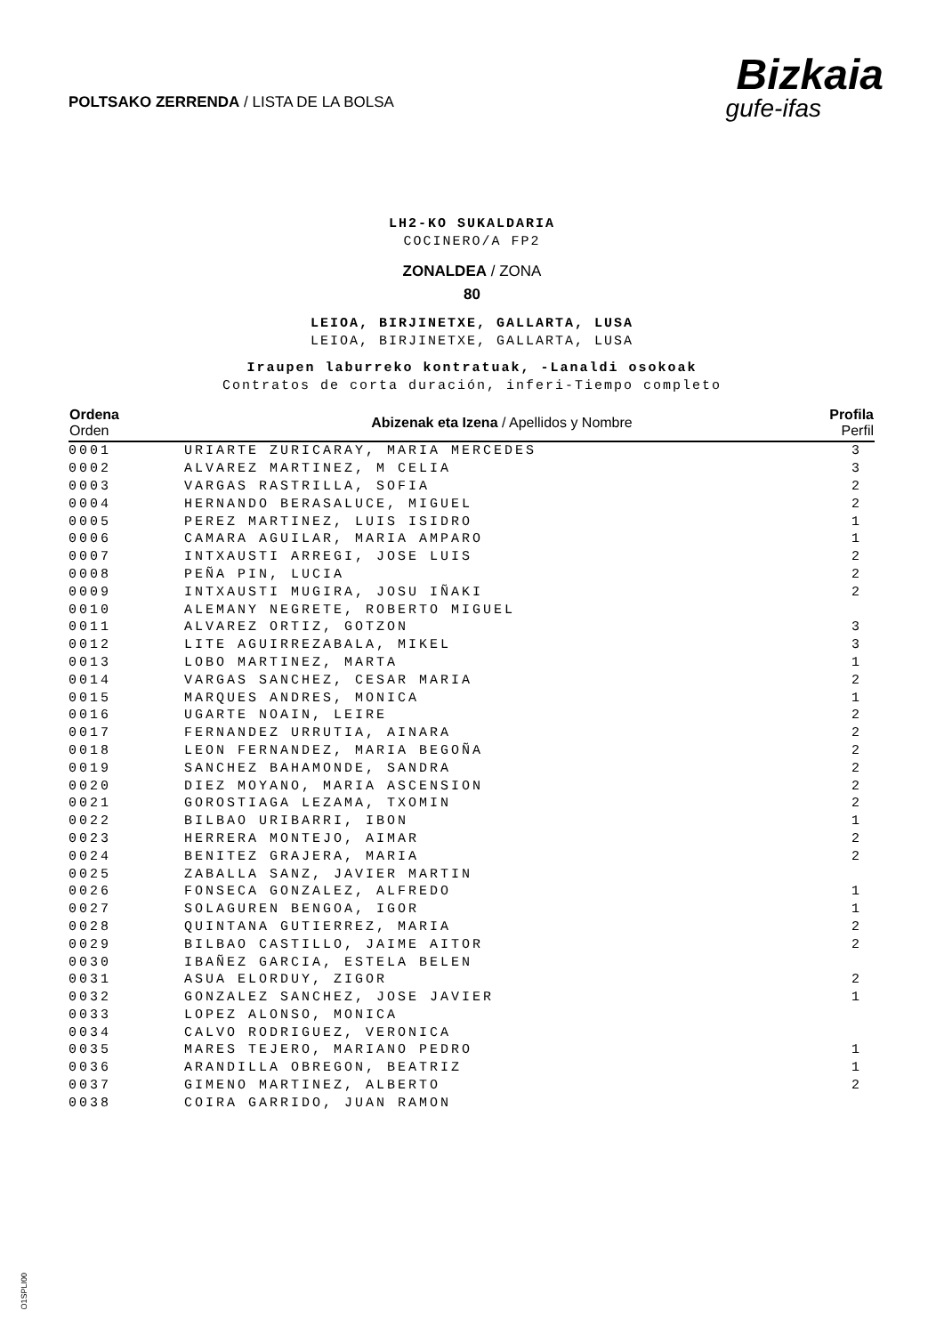POLTSAKO ZERRENDA / LISTA DE LA BOLSA
Bizkaia
gufe-ifas
LH2-KO SUKALDARIA
COCINERO/A FP2
ZONALDEA / ZONA
80
LEIOA, BIRJINETXE, GALLARTA, LUSA
LEIOA, BIRJINETXE, GALLARTA, LUSA
Iraupen laburreko kontratuak, -Lanaldi osokoak
Contratos de corta duración, inferi-Tiempo completo
| Ordena Orden | Abizenak eta Izena / Apellidos y Nombre | Profila Perfil |
| --- | --- | --- |
| 0001 | URIARTE ZURICARAY, MARIA MERCEDES | 3 |
| 0002 | ALVAREZ MARTINEZ, M CELIA | 3 |
| 0003 | VARGAS RASTRILLA, SOFIA | 2 |
| 0004 | HERNANDO BERASALUCE, MIGUEL | 2 |
| 0005 | PEREZ MARTINEZ, LUIS ISIDRO | 1 |
| 0006 | CAMARA AGUILAR, MARIA AMPARO | 1 |
| 0007 | INTXAUSTI ARREGI, JOSE LUIS | 2 |
| 0008 | PEÑA PIN, LUCIA | 2 |
| 0009 | INTXAUSTI MUGIRA, JOSU IÑAKI | 2 |
| 0010 | ALEMANY NEGRETE, ROBERTO MIGUEL | |
| 0011 | ALVAREZ ORTIZ, GOTZON | 3 |
| 0012 | LITE AGUIRREZABALA, MIKEL | 3 |
| 0013 | LOBO MARTINEZ, MARTA | 1 |
| 0014 | VARGAS SANCHEZ, CESAR MARIA | 2 |
| 0015 | MARQUES ANDRES, MONICA | 1 |
| 0016 | UGARTE NOAIN, LEIRE | 2 |
| 0017 | FERNANDEZ URRUTIA, AINARA | 2 |
| 0018 | LEON FERNANDEZ, MARIA BEGOÑA | 2 |
| 0019 | SANCHEZ BAHAMONDE, SANDRA | 2 |
| 0020 | DIEZ MOYANO, MARIA ASCENSION | 2 |
| 0021 | GOROSTIAGA LEZAMA, TXOMIN | 2 |
| 0022 | BILBAO URIBARRI, IBON | 1 |
| 0023 | HERRERA MONTEJO, AIMAR | 2 |
| 0024 | BENITEZ GRAJERA, MARIA | 2 |
| 0025 | ZABALLA SANZ, JAVIER MARTIN | |
| 0026 | FONSECA GONZALEZ, ALFREDO | 1 |
| 0027 | SOLAGUREN BENGOA, IGOR | 1 |
| 0028 | QUINTANA GUTIERREZ, MARIA | 2 |
| 0029 | BILBAO CASTILLO, JAIME AITOR | 2 |
| 0030 | IBAÑEZ GARCIA, ESTELA BELEN | |
| 0031 | ASUA ELORDUY, ZIGOR | 2 |
| 0032 | GONZALEZ SANCHEZ, JOSE JAVIER | 1 |
| 0033 | LOPEZ ALONSO, MONICA | |
| 0034 | CALVO RODRIGUEZ, VERONICA | |
| 0035 | MARES TEJERO, MARIANO PEDRO | 1 |
| 0036 | ARANDILLA OBREGON, BEATRIZ | 1 |
| 0037 | GIMENO MARTINEZ, ALBERTO | 2 |
| 0038 | COIRA GARRIDO, JUAN RAMON | |
O1SPLI00